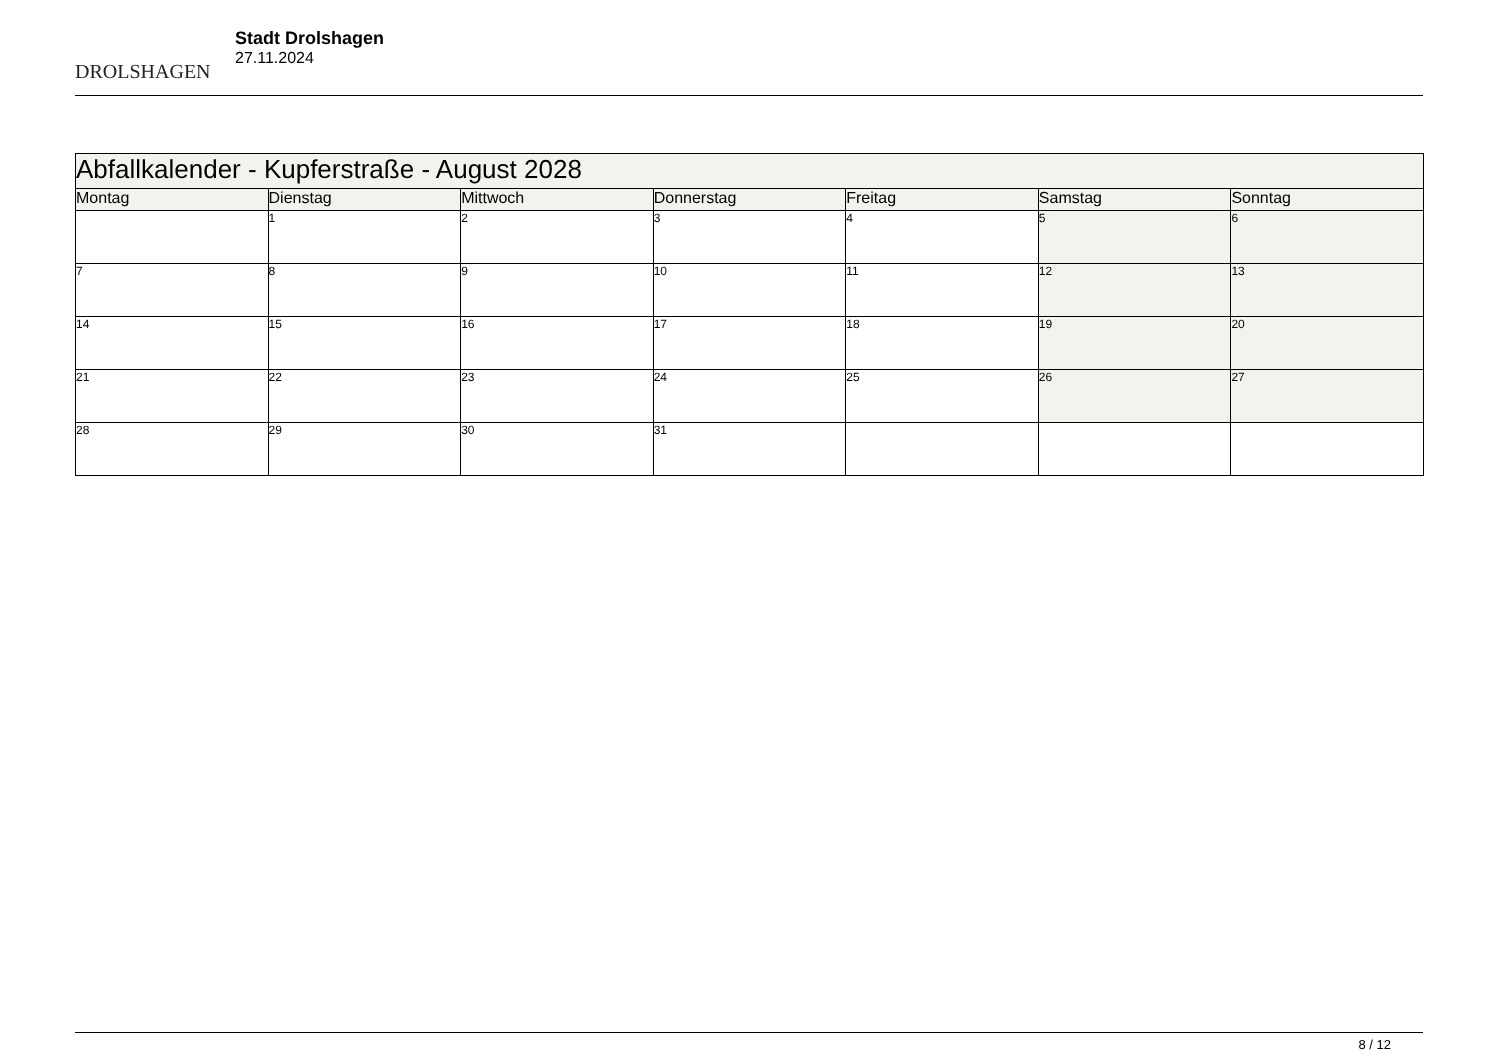DROLSHAGEN
Stadt Drolshagen
27.11.2024
| Abfallkalender - Kupferstraße - August 2028 | | | | | | |
| --- | --- | --- | --- | --- | --- | --- |
| Montag | Dienstag | Mittwoch | Donnerstag | Freitag | Samstag | Sonntag |
| | 1 | 2 | 3 | 4 | 5 | 6 |
| 7 | 8 | 9 | 10 | 11 | 12 | 13 |
| 14 | 15 | 16 | 17 | 18 | 19 | 20 |
| 21 | 22 | 23 | 24 | 25 | 26 | 27 |
| 28 | 29 | 30 | 31 | | | |
8 / 12